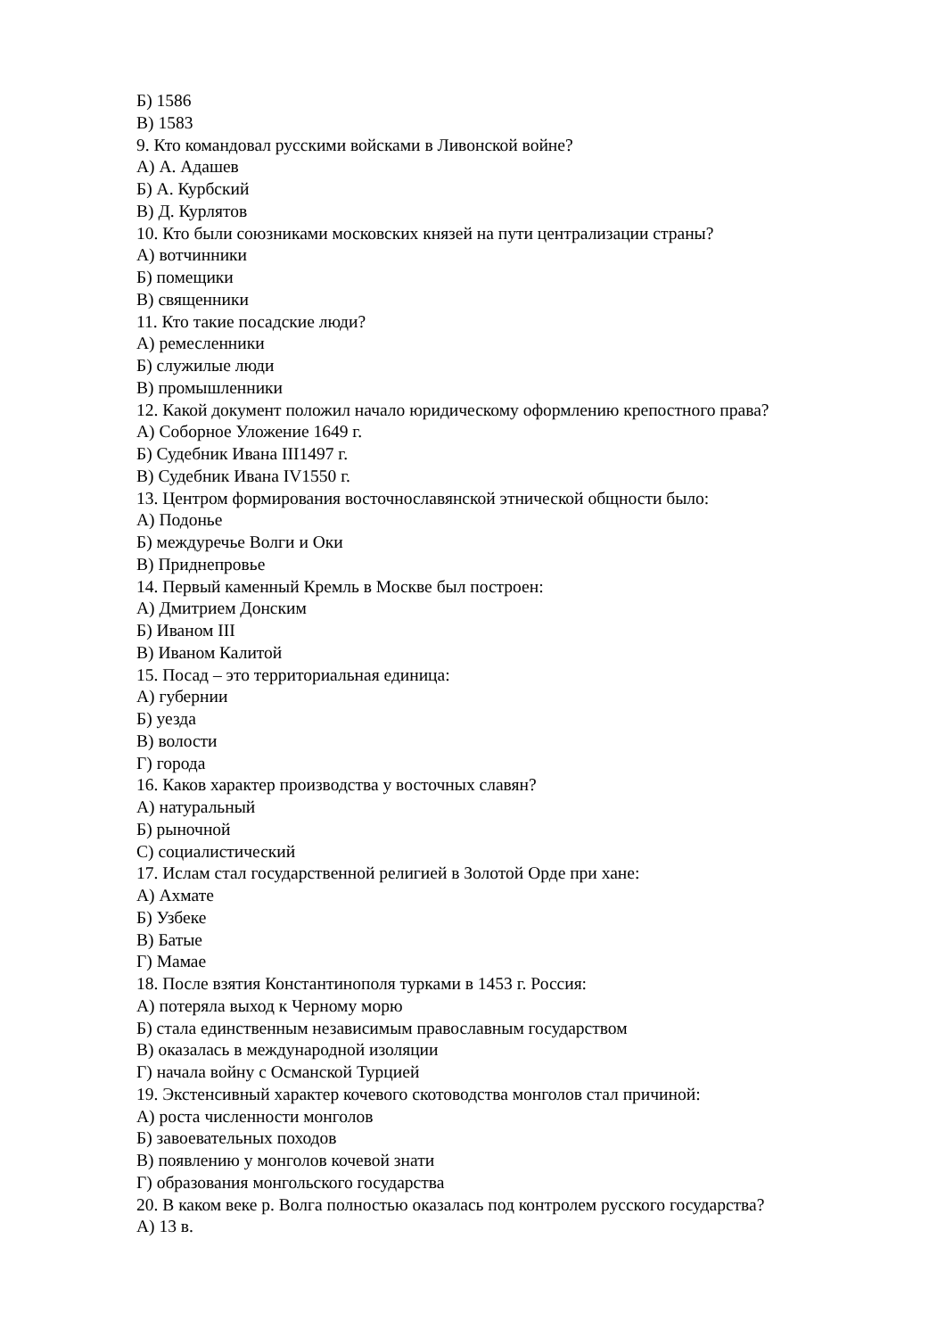Б) 1586
В) 1583
9. Кто командовал русскими войсками в Ливонской войне?
А) А. Адашев
Б) А. Курбский
В) Д. Курлятов
10. Кто были союзниками московских князей на пути централизации страны?
А) вотчинники
Б) помещики
В) священники
11. Кто такие посадские люди?
А) ремесленники
Б) служилые люди
В) промышленники
12. Какой документ положил начало юридическому оформлению крепостного права?
А) Соборное Уложение 1649 г.
Б) Судебник Ивана III1497 г.
В) Судебник Ивана IV1550 г.
13. Центром формирования восточнославянской этнической общности было:
А) Подонье
Б) междуречье Волги и Оки
В) Приднепровье
14. Первый каменный Кремль в Москве был построен:
А) Дмитрием Донским
Б) Иваном III
В) Иваном Калитой
15. Посад – это территориальная единица:
А) губернии
Б) уезда
В) волости
Г) города
16. Каков характер производства у восточных славян?
А) натуральный
Б) рыночной
С) социалистический
17. Ислам стал государственной религией в Золотой Орде при хане:
А) Ахмате
Б) Узбеке
В) Батые
Г) Мамае
18. После взятия Константинополя турками в 1453 г. Россия:
А) потеряла выход к Черному морю
Б) стала единственным независимым православным государством
В) оказалась в международной изоляции
Г) начала войну с Османской Турцией
19. Экстенсивный характер кочевого скотоводства монголов стал причиной:
А) роста численности монголов
Б) завоевательных походов
В) появлению у монголов кочевой знати
Г) образования монгольского государства
20. В каком веке р. Волга полностью оказалась под контролем русского государства?
А) 13 в.